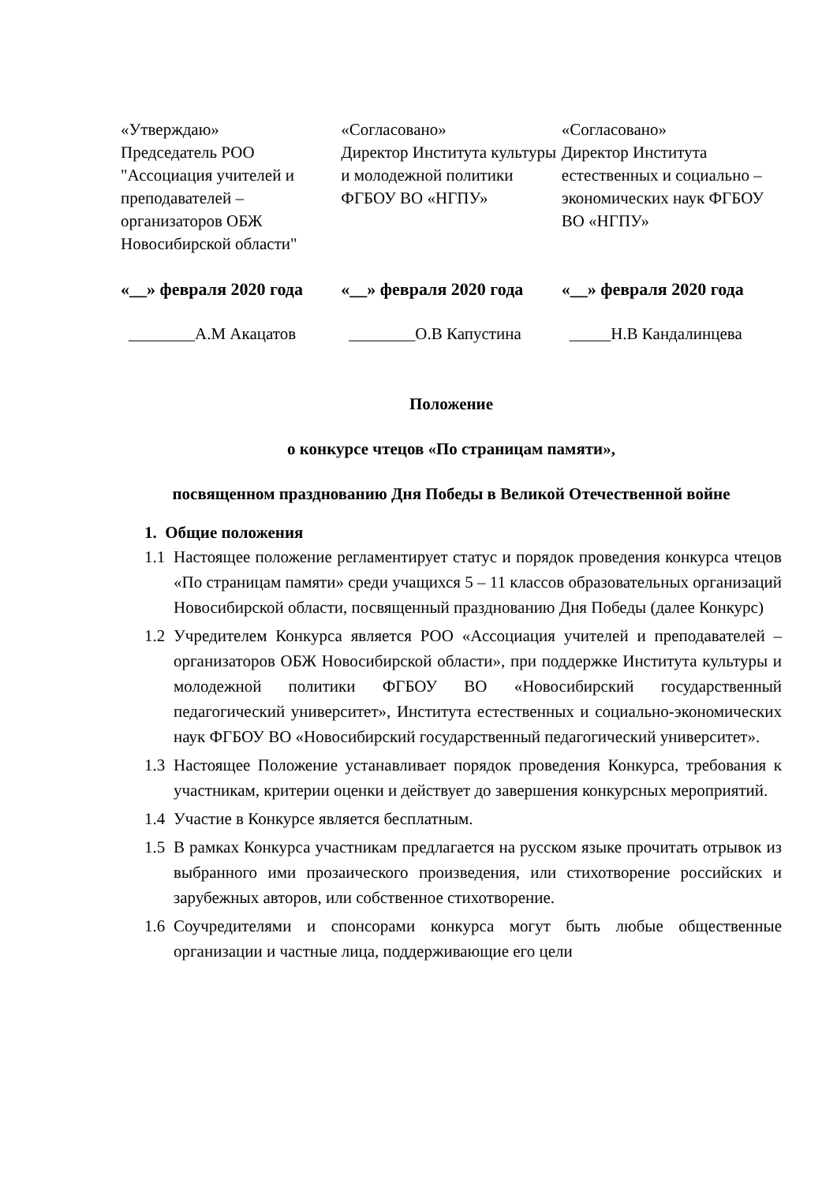«Утверждаю»
Председатель РОО "Ассоциация учителей и преподавателей – организаторов ОБЖ Новосибирской области"
«Согласовано»
Директор Института культуры и молодежной политики ФГБОУ ВО «НГПУ»
«Согласовано»
Директор Института естественных и социально – экономических наук ФГБОУ ВО «НГПУ»
«__» февраля 2020 года
«__» февраля 2020 года
«__» февраля 2020 года
________А.М Акацатов ________О.В Капустина _____Н.В Кандалинцева
Положение
о конкурсе чтецов «По страницам памяти»,
посвященном празднованию Дня Победы в Великой Отечественной войне
1. Общие положения
1.1 Настоящее положение регламентирует статус и порядок проведения конкурса чтецов «По страницам памяти» среди учащихся 5 – 11 классов образовательных организаций Новосибирской области, посвященный празднованию Дня Победы (далее Конкурс)
1.2 Учредителем Конкурса является РОО «Ассоциация учителей и преподавателей – организаторов ОБЖ Новосибирской области», при поддержке Института культуры и молодежной политики ФГБОУ ВО «Новосибирский государственный педагогический университет», Института естественных и социально-экономических наук ФГБОУ ВО «Новосибирский государственный педагогический университет».
1.3 Настоящее Положение устанавливает порядок проведения Конкурса, требования к участникам, критерии оценки и действует до завершения конкурсных мероприятий.
1.4 Участие в Конкурсе является бесплатным.
1.5 В рамках Конкурса участникам предлагается на русском языке прочитать отрывок из выбранного ими прозаического произведения, или стихотворение российских и зарубежных авторов, или собственное стихотворение.
1.6 Соучредителями и спонсорами конкурса могут быть любые общественные организации и частные лица, поддерживающие его цели